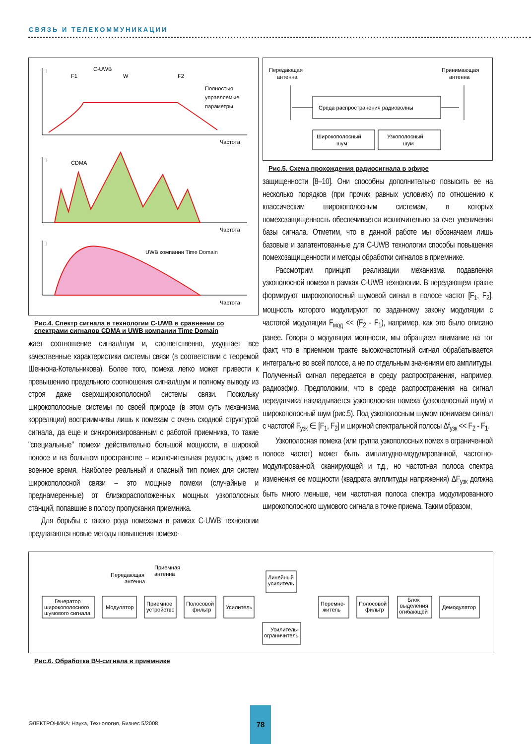СВЯЗЬ И ТЕЛЕКОММУНИКАЦИИ
I
C-UWB
F1
W
F2
Полностью
управляемые
параметры
Частота
I
CDMA
Частота
I
UWB компании Time Domain
Частота
Рис.4. Спектр сигнала в технологии C-UWB в сравнении со спектрами сигналов CDMA и UWB компании Time Domain
жает соотношение сигнал/шум и, соответственно, ухудшает все качественные характеристики системы связи (в соответствии с теоремой Шеннона-Котельникова). Более того, помеха легко может привести к превышению предельного соотношения сигнал/шум и полному выводу из строя даже сверхширокополосной системы связи. Поскольку широкополосные системы по своей природе (в этом суть механизма корреляции) восприимчивы лишь к помехам с очень сходной структурой сигнала, да еще и синхронизированным с работой приемника, то такие "специальные" помехи действительно большой мощности, в широкой полосе и на большом пространстве – исключительная редкость, даже в военное время. Наиболее реальный и опасный тип помех для систем широкополосной связи – это мощные помехи (случайные и преднамеренные) от близкорасположенных мощных узкополосных станций, попавшие в полосу пропускания приемника.
Для борьбы с такого рода помехами в рамках C-UWB технологии предлагаются новые методы повышения помехо-
Передающая
антенна
Принимающая
антенна
Среда распространения радиоволны
Широкополосный
шум
Узкополосный
шум
Рис.5. Схема прохождения радиосигнала в эфире
защищенности [8–10]. Они способны дополнительно повысить ее на несколько порядков (при прочих равных условиях) по отношению к классическим широкополосным системам, в которых помехозащищенность обеспечивается исключительно за счет увеличения базы сигнала. Отметим, что в данной работе мы обозначаем лишь базовые и запатентованные для C-UWB технологии способы повышения помехозащищенности и методы обработки сигналов в приемнике.
Рассмотрим принцип реализации механизма подавления узкополосной помехи в рамках C-UWB технологии. В передающем тракте формируют широкополосный шумовой сигнал в полосе частот [F<sub>1</sub>, F<sub>2</sub>], мощность которого модулируют по заданному закону модуляции с частотой модуляции F<sub>мод</sub> << (F<sub>2</sub> - F<sub>1</sub>), например, как это было описано ранее. Говоря о модуляции мощности, мы обращаем внимание на тот факт, что в приемном тракте высокочастотный сигнал обрабатывается интегрально во всей полосе, а не по отдельным значениям его амплитуды. Полученный сигнал передается в среду распространения, например, радиоэфир. Предположим, что в среде распространения на сигнал передатчика накладывается узкополосная помеха (узкополосный шум) и широкополосный шум (рис.5). Под узкополосным шумом понимаем сигнал с частотой F<sub>узк</sub> ∈ [F<sub>1</sub>, F<sub>2</sub>] и шириной спектральной полосы Δf<sub>узк</sub> << F<sub>2</sub> - F<sub>1</sub>.
Узкополосная помеха (или группа узкополосных помех в ограниченной полосе частот) может быть амплитудно-модулированной, частотно-модулированной, сканирующей и т.д., но частотная полоса спектра изменения ее мощности (квадрата амплитуды напряжения) ΔF<sub>узк</sub> должна быть много меньше, чем частотная полоса спектра модулированного широкополосного шумового сигнала в точке приема. Таким образом,
Передающая
антенна
Приемная
антенна
Генератор
широкополосного
шумового сигнала
Модулятор
Приемное
устройство
Полосовой
фильтр
Усилитель
Линейный
усилитель
Усилитель-
ограничитель
Перемно-
житель
Полосовой
фильтр
Блок
выделения
огибающей
Демодулятор
Рис.6. Обработка ВЧ-сигнала в приемнике
ЭЛЕКТРОНИКА: Наука, Технология, Бизнес 5/2008
78